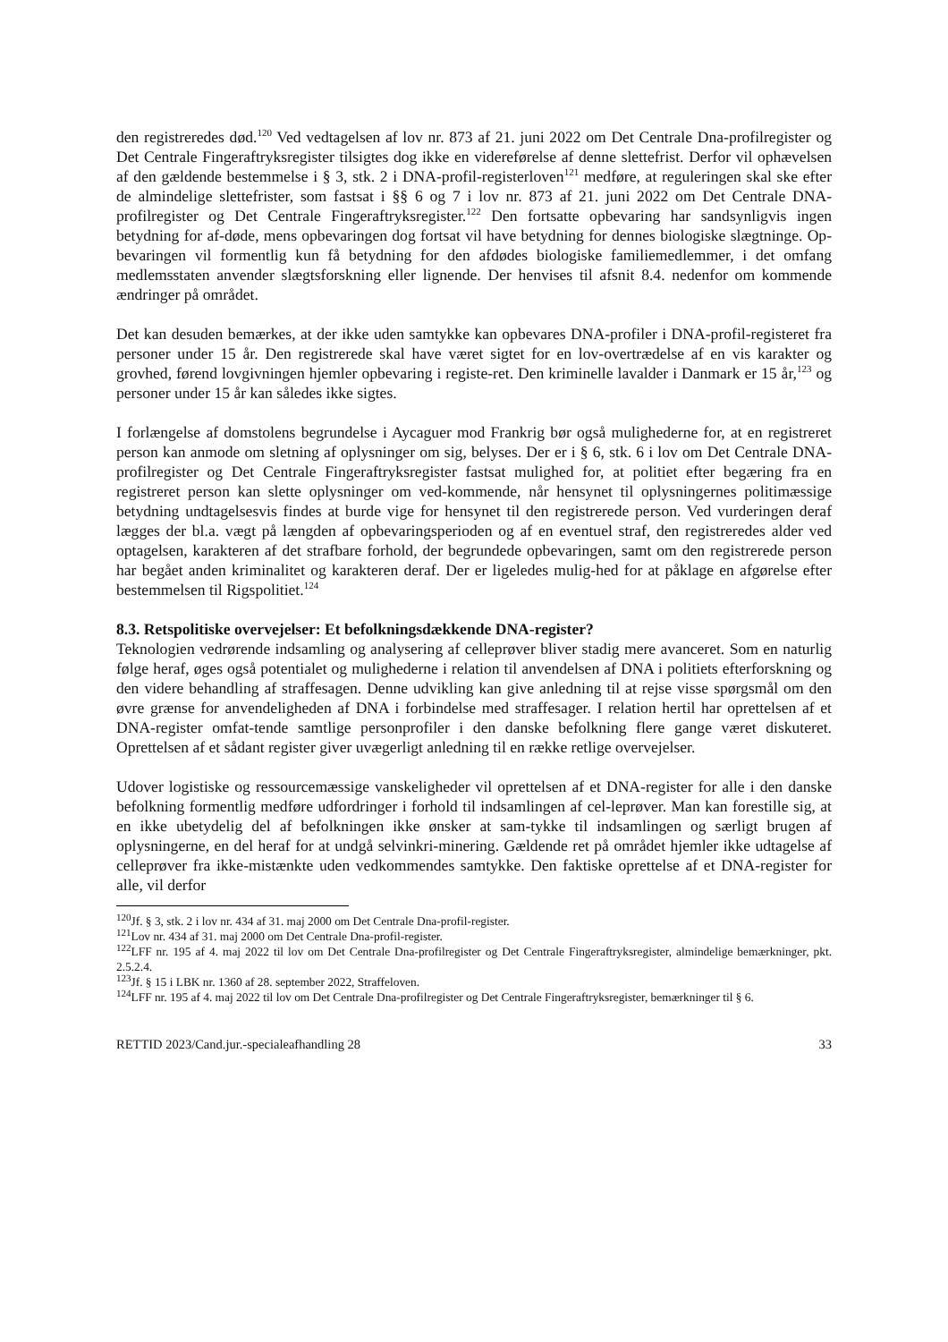den registreredes død.<sup>120</sup> Ved vedtagelsen af lov nr. 873 af 21. juni 2022 om Det Centrale Dna-profilregister og Det Centrale Fingeraftryksregister tilsigtes dog ikke en videreførelse af denne slettefrist. Derfor vil ophævelsen af den gældende bestemmelse i § 3, stk. 2 i DNA-profil-registerloven<sup>121</sup> medføre, at reguleringen skal ske efter de almindelige slettefrister, som fastsat i §§ 6 og 7 i lov nr. 873 af 21. juni 2022 om Det Centrale DNA-profilregister og Det Centrale Fingeraftryksregister.<sup>122</sup> Den fortsatte opbevaring har sandsynligvis ingen betydning for af-døde, mens opbevaringen dog fortsat vil have betydning for dennes biologiske slægtninge. Op-bevaringen vil formentlig kun få betydning for den afdødes biologiske familiemedlemmer, i det omfang medlemsstaten anvender slægtsforskning eller lignende. Der henvises til afsnit 8.4. nedenfor om kommende ændringer på området.
Det kan desuden bemærkes, at der ikke uden samtykke kan opbevares DNA-profiler i DNA-profil-registeret fra personer under 15 år. Den registrerede skal have været sigtet for en lov-overtrædelse af en vis karakter og grovhed, førend lovgivningen hjemler opbevaring i registe-ret. Den kriminelle lavalder i Danmark er 15 år,<sup>123</sup> og personer under 15 år kan således ikke sigtes.
I forlængelse af domstolens begrundelse i Aycaguer mod Frankrig bør også mulighederne for, at en registreret person kan anmode om sletning af oplysninger om sig, belyses. Der er i § 6, stk. 6 i lov om Det Centrale DNA-profilregister og Det Centrale Fingeraftryksregister fastsat mulighed for, at politiet efter begæring fra en registreret person kan slette oplysninger om ved-kommende, når hensynet til oplysningernes politimæssige betydning undtagelsesvis findes at burde vige for hensynet til den registrerede person. Ved vurderingen deraf lægges der bl.a. vægt på længden af opbevaringsperioden og af en eventuel straf, den registreredes alder ved optagelsen, karakteren af det strafbare forhold, der begrundede opbevaringen, samt om den registrerede person har begået anden kriminalitet og karakteren deraf. Der er ligeledes mulig-hed for at påklage en afgørelse efter bestemmelsen til Rigspolitiet.<sup>124</sup>
8.3. Retspolitiske overvejelser: Et befolkningsdækkende DNA-register?
Teknologien vedrørende indsamling og analysering af celleprøver bliver stadig mere avanceret. Som en naturlig følge heraf, øges også potentialet og mulighederne i relation til anvendelsen af DNA i politiets efterforskning og den videre behandling af straffesagen. Denne udvikling kan give anledning til at rejse visse spørgsmål om den øvre grænse for anvendeligheden af DNA i forbindelse med straffesager. I relation hertil har oprettelsen af et DNA-register omfat-tende samtlige personprofiler i den danske befolkning flere gange været diskuteret. Oprettelsen af et sådant register giver uvægerligt anledning til en række retlige overvejelser.
Udover logistiske og ressourcemæssige vanskeligheder vil oprettelsen af et DNA-register for alle i den danske befolkning formentlig medføre udfordringer i forhold til indsamlingen af cel-leprøver. Man kan forestille sig, at en ikke ubetydelig del af befolkningen ikke ønsker at sam-tykke til indsamlingen og særligt brugen af oplysningerne, en del heraf for at undgå selvinkri-minering. Gældende ret på området hjemler ikke udtagelse af celleprøver fra ikke-mistænkte uden vedkommendes samtykke. Den faktiske oprettelse af et DNA-register for alle, vil derfor
<sup>120</sup> Jf. § 3, stk. 2 i lov nr. 434 af 31. maj 2000 om Det Centrale Dna-profil-register.
<sup>121</sup> Lov nr. 434 af 31. maj 2000 om Det Centrale Dna-profil-register.
<sup>122</sup> LFF nr. 195 af 4. maj 2022 til lov om Det Centrale Dna-profilregister og Det Centrale Fingeraftryksregister, almindelige bemærkninger, pkt. 2.5.2.4.
<sup>123</sup> Jf. § 15 i LBK nr. 1360 af 28. september 2022, Straffeloven.
<sup>124</sup> LFF nr. 195 af 4. maj 2022 til lov om Det Centrale Dna-profilregister og Det Centrale Fingeraftryksregister, bemærkninger til § 6.
RETTID 2023/Cand.jur.-specialeafhandling 28 33